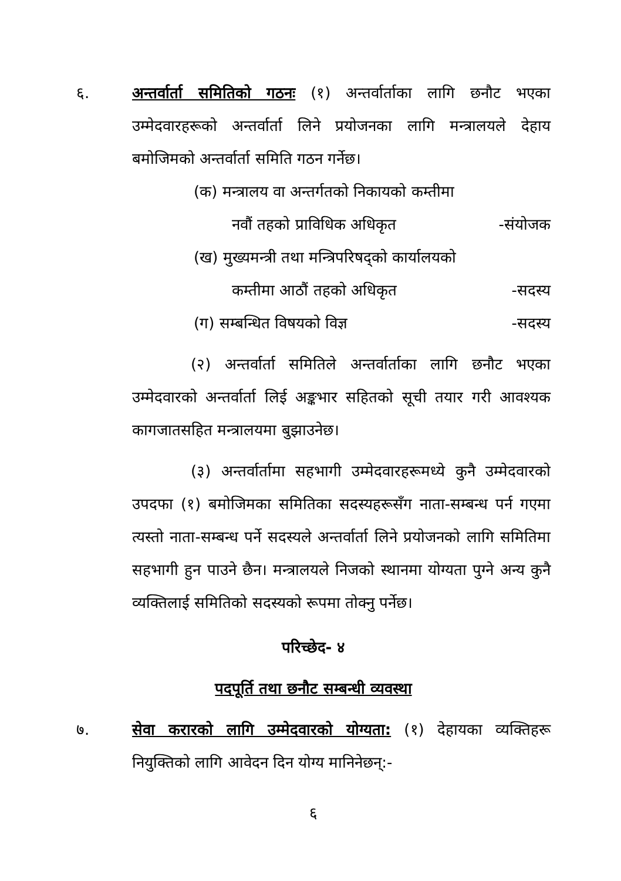६. अन्तर्वार्ता समितिको गठनः (१) अन्तर्वार्ताका लागि छनौट भएका उम्मेदवारहरूको अन्तर्वार्ता लिने प्रयोजनका लागि मन्त्रालयले देहाय बमोजिमको अन्तर्वार्ता समिति गठन गर्नेछ।
(क) मन्त्रालय वा अन्तर्गतको निकायको कम्तीमा
नवौं तहको प्राविधिक अधिकृत -संयोजक
(ख) मुख्यमन्त्री तथा मन्त्रिपरिषद्को कार्यालयको
कम्तीमा आठौं तहको अधिकृत -सदस्य
(ग) सम्बन्धित विषयको विज्ञ -सदस्य
(२) अन्तर्वार्ता समितिले अन्तर्वार्ताका लागि छनौट भएका उम्मेदवारको अन्तर्वार्ता लिई अङ्कभार सहितको सूची तयार गरी आवश्यक कागजातसहित मन्त्रालयमा बुझाउनेछ।
(३) अन्तर्वार्तामा सहभागी उम्मेदवारहरूमध्ये कुनै उम्मेदवारको उपदफा (१) बमोजिमका समितिका सदस्यहरूसँग नाता-सम्बन्ध पर्न गएमा त्यस्तो नाता-सम्बन्ध पर्ने सदस्यले अन्तर्वार्ता लिने प्रयोजनको लागि समितिमा सहभागी हुन पाउने छैन। मन्त्रालयले निजको स्थानमा योग्यता पुग्ने अन्य कुनै व्यक्तिलाई समितिको सदस्यको रूपमा तोक्नु पर्नेछ।
परिच्छेद- ४
पदपूर्ति तथा छनौट सम्बन्धी व्यवस्था
७. सेवा करारको लागि उम्मेदवारको योग्यता: (१) देहायका व्यक्तिहरू नियुक्तिको लागि आवेदन दिन योग्य मानिनेछन्:-
६